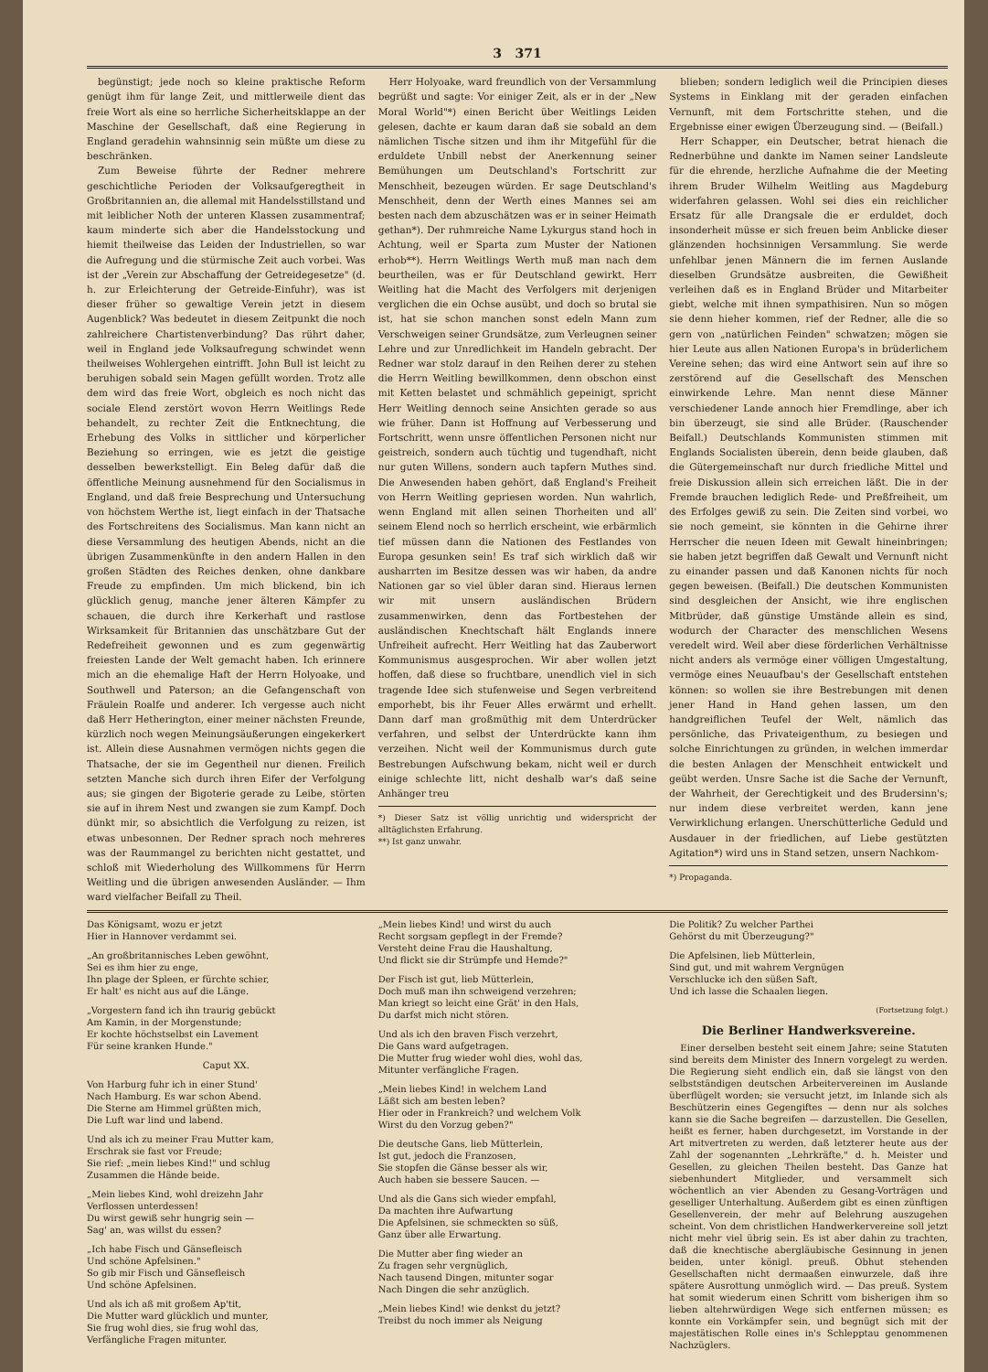3 371
begünstigt; jede noch so kleine praktische Reform genügt ihm für lange Zeit, und mittlerweile dient das freie Wort als eine so herrliche Sicherheitsklappe an der Maschine der Gesellschaft, daß eine Regierung in England geradehin wahnsinnig sein müßte um diese zu beschränken.
Zum Beweise führte der Redner mehrere geschichtliche Perioden der Volksaufgeregtheit in Großbritannien an, die allemal mit Handelsstillstand und mit leiblicher Noth der unteren Klassen zusammentraf; kaum minderte sich aber die Handelsstockung und hiemit theilweise das Leiden der Industriellen, so war die Aufregung und die stürmische Zeit auch vorbei. Was ist der „Verein zur Abschaffung der Getreidegesetze" (d. h. zur Erleichterung der Getreide-Einfuhr), was ist dieser früher so gewaltige Verein jetzt in diesem Augenblick? Was bedeutet in diesem Zeitpunkt die noch zahlreichere Chartistenverbindung? Das rührt daher, weil in England jede Volksaufregung schwindet wenn theilweises Wohlergehen eintrifft. John Bull ist leicht zu beruhigen sobald sein Magen gefüllt worden. Trotz alle dem wird das freie Wort, obgleich es noch nicht das sociale Elend zerstört wovon Herrn Weitlings Rede behandelt, zu rechter Zeit die Entknechtung, die Erhebung des Volks in sittlicher und körperlicher Beziehung so erringen, wie es jetzt die geistige desselben bewerkstelligt. Ein Beleg dafür daß die öffentliche Meinung ausnehmend für den Socialismus in England, und daß freie Besprechung und Untersuchung von höchstem Werthe ist, liegt einfach in der Thatsache des Fortschreitens des Socialismus. Man kann nicht an diese Versammlung des heutigen Abends, nicht an die übrigen Zusammenkünfte in den andern Hallen in den großen Städten des Reiches denken, ohne dankbare Freude zu empfinden. Um mich blickend, bin ich glücklich genug, manche jener älteren Kämpfer zu schauen, die durch ihre Kerkerhaft und rastlose Wirksamkeit für Britannien das unschätzbare Gut der Redefreiheit gewonnen und es zum gegenwärtig freiesten Lande der Welt gemacht haben. Ich erinnere mich an die ehemalige Haft der Herrn Holyoake, und Southwell und Paterson; an die Gefangenschaft von Fräulein Roalfe und anderer. Ich vergesse auch nicht daß Herr Hetherington, einer meiner nächsten Freunde, kürzlich noch wegen Meinungsäußerungen eingekerkert ist. Allein diese Ausnahmen vermögen nichts gegen die Thatsache, der sie im Gegentheil nur dienen. Freilich setzten Manche sich durch ihren Eifer der Verfolgung aus; sie gingen der Bigoterie gerade zu Leibe, störten sie auf in ihrem Nest und zwangen sie zum Kampf. Doch dünkt mir, so absichtlich die Verfolgung zu reizen, ist etwas unbesonnen. Der Redner sprach noch mehreres was der Raummangel zu berichten nicht gestattet, und schloß mit Wiederholung des Willkommens für Herrn Weitling und die übrigen anwesenden Ausländer. — Ihm ward vielfacher Beifall zu Theil.
Herr Holyoake, ward freundlich von der Versammlung begrüßt und sagte: Vor einiger Zeit, als er in der „New Moral World"*) einen Bericht über Weitlings Leiden gelesen, dachte er kaum daran daß sie sobald an dem nämlichen Tische sitzen und ihm ihr Mitgefühl für die erduldete Unbill nebst der Anerkennung seiner Bemühungen um Deutschland's Fortschritt zur Menschheit, bezeugen würden. Er sage Deutschland's Menschheit, denn der Werth eines Mannes sei am besten nach dem abzuschätzen was er in seiner Heimath gethan*). Der ruhmreiche Name Lykurgus stand hoch in Achtung, weil er Sparta zum Muster der Nationen erhob**). Herrn Weitlings Werth muß man nach dem beurtheilen, was er für Deutschland gewirkt. Herr Weitling hat die Macht des Verfolgers mit derjenigen verglichen die ein Ochse ausübt, und doch so brutal sie ist, hat sie schon manchen sonst edeln Mann zum Verschweigen seiner Grundsätze, zum Verleugnen seiner Lehre und zur Unredlichkeit im Handeln gebracht. Der Redner war stolz darauf in den Reihen derer zu stehen die Herrn Weitling bewillkommen, denn obschon einst mit Ketten belastet und schmählich gepeinigt, spricht Herr Weitling dennoch seine Ansichten gerade so aus wie früher. Dann ist Hoffnung auf Verbesserung und Fortschritt, wenn unsre öffentlichen Personen nicht nur geistreich, sondern auch tüchtig und tugendhaft, nicht nur guten Willens, sondern auch tapfern Muthes sind. Die Anwesenden haben gehört, daß England's Freiheit von Herrn Weitling gepriesen worden. Nun wahrlich, wenn England mit allen seinen Thorheiten und all' seinem Elend noch so herrlich erscheint, wie erbärmlich tief müssen dann die Nationen des Festlandes von Europa gesunken sein! Es traf sich wirklich daß wir ausharrten im Besitze dessen was wir haben, da andre Nationen gar so viel übler daran sind. Hieraus lernen wir mit unsern ausländischen Brüdern zusammenwirken, denn das Fortbestehen der ausländischen Knechtschaft hält Englands innere Unfreiheit aufrecht. Herr Weitling hat das Zauberwort Kommunismus ausgesprochen. Wir aber wollen jetzt hoffen, daß diese so fruchtbare, unendlich viel in sich tragende Idee sich stufenweise und Segen verbreitend emporhebt, bis ihr Feuer Alles erwärmt und erhellt. Dann darf man großmüthig mit dem Unterdrücker verfahren, und selbst der Unterdrückte kann ihm verzeihen. Nicht weil der Kommunismus durch gute Bestrebungen Aufschwung bekam, nicht weil er durch einige schlechte litt, nicht deshalb war's daß seine Anhänger treu
*) Dieser Satz ist völlig unrichtig und widerspricht der alltäglichsten Erfahrung.
**) Ist ganz unwahr.
blieben; sondern lediglich weil die Principien dieses Systems in Einklang mit der geraden einfachen Vernunft, mit dem Fortschritte stehen, und die Ergebnisse einer ewigen Überzeugung sind. — (Beifall.)
Herr Schapper, ein Deutscher, betrat hienach die Rednerbühne und dankte im Namen seiner Landsleute für die ehrende, herzliche Aufnahme die der Meeting ihrem Bruder Wilhelm Weitling aus Magdeburg widerfahren gelassen. Wohl sei dies ein reichlicher Ersatz für alle Drangsale die er erduldet, doch insonderheit müsse er sich freuen beim Anblicke dieser glänzenden hochsinnigen Versammlung. Sie werde unfehlbar jenen Männern die im fernen Auslande dieselben Grundsätze ausbreiten, die Gewißheit verleihen daß es in England Brüder und Mitarbeiter giebt, welche mit ihnen sympathisiren. Nun so mögen sie denn hieher kommen, rief der Redner, alle die so gern von „natürlichen Feinden" schwatzen; mögen sie hier Leute aus allen Nationen Europa's in brüderlichem Vereine sehen; das wird eine Antwort sein auf ihre so zerstörend auf die Gesellschaft des Menschen einwirkende Lehre. Man nennt diese Männer verschiedener Lande annoch hier Fremdlinge, aber ich bin überzeugt, sie sind alle Brüder. (Rauschender Beifall.) Deutschlands Kommunisten stimmen mit Englands Socialisten überein, denn beide glauben, daß die Gütergemeinschaft nur durch friedliche Mittel und freie Diskussion allein sich erreichen läßt. Die in der Fremde brauchen lediglich Rede- und Preßfreiheit, um des Erfolges gewiß zu sein. Die Zeiten sind vorbei, wo sie noch gemeint, sie könnten in die Gehirne ihrer Herrscher die neuen Ideen mit Gewalt hineinbringen; sie haben jetzt begriffen daß Gewalt und Vernunft nicht zu einander passen und daß Kanonen nichts für noch gegen beweisen. (Beifall.) Die deutschen Kommunisten sind desgleichen der Ansicht, wie ihre englischen Mitbrüder, daß günstige Umstände allein es sind, wodurch der Character des menschlichen Wesens veredelt wird. Weil aber diese förderlichen Verhältnisse nicht anders als vermöge einer völligen Umgestaltung, vermöge eines Neuaufbau's der Gesellschaft entstehen können: so wollen sie ihre Bestrebungen mit denen jener Hand in Hand gehen lassen, um den handgreiflichen Teufel der Welt, nämlich das persönliche, das Privateigenthum, zu besiegen und solche Einrichtungen zu gründen, in welchen immerdar die besten Anlagen der Menschheit entwickelt und geübt werden. Unsre Sache ist die Sache der Vernunft, der Wahrheit, der Gerechtigkeit und des Brudersinn's; nur indem diese verbreitet werden, kann jene Verwirklichung erlangen. Unerschütterliche Geduld und Ausdauer in der friedlichen, auf Liebe gestützten Agitation*) wird uns in Stand setzen, unsern Nachkom-
*) Propaganda.
Das Königsamt, wozu er jetzt
Hier in Hannover verdammt sei.
„An großbritannisches Leben gewöhnt,
Sei es ihm hier zu enge,
Ihn plage der Spleen, er fürchte schier,
Er halt' es nicht aus auf die Länge.
„Vorgestern fand ich ihn traurig gebückt
Am Kamin, in der Morgenstunde;
Er kochte höchstselbst ein Lavement
Für seine kranken Hunde."
Caput XX.
Von Harburg fuhr ich in einer Stund'
Nach Hamburg. Es war schon Abend.
Die Sterne am Himmel grüßten mich,
Die Luft war lind und labend.
Und als ich zu meiner Frau Mutter kam,
Erschrak sie fast vor Freude;
Sie rief: „mein liebes Kind!" und schlug
Zusammen die Hände beide.
„Mein liebes Kind, wohl dreizehn Jahr
Verflossen unterdessen!
Du wirst gewiß sehr hungrig sein —
Sag' an, was willst du essen?
„Ich habe Fisch und Gänsefleisch
Und schöne Apfelsinen."
So gib mir Fisch und Gänsefleisch
Und schöne Apfelsinen.
Und als ich aß mit großem Ap'tit,
Die Mutter ward glücklich und munter,
Sie frug wohl dies, sie frug wohl das,
Verfängliche Fragen mitunter.
„Mein liebes Kind! und wirst du auch
Recht sorgsam gepflegt in der Fremde?
Versteht deine Frau die Haushaltung,
Und flickt sie dir Strümpfe und Hemde?"
Der Fisch ist gut, lieb Mütterlein,
Doch muß man ihn schweigend verzehren;
Man kriegt so leicht eine Grät' in den Hals,
Du darfst mich nicht stören.
Und als ich den braven Fisch verzehrt,
Die Gans ward aufgetragen.
Die Mutter frug wieder wohl dies, wohl das,
Mitunter verfängliche Fragen.
„Mein liebes Kind! in welchem Land
Läßt sich am besten leben?
Hier oder in Frankreich? und welchem Volk
Wirst du den Vorzug geben?"
Die deutsche Gans, lieb Mütterlein,
Ist gut, jedoch die Franzosen,
Sie stopfen die Gänse besser als wir,
Auch haben sie bessere Saucen. —
Und als die Gans sich wieder empfahl,
Da machten ihre Aufwartung
Die Apfelsinen, sie schmeckten so süß,
Ganz über alle Erwartung.
Die Mutter aber fing wieder an
Zu fragen sehr vergnüglich,
Nach tausend Dingen, mitunter sogar
Nach Dingen die sehr anzüglich.
„Mein liebes Kind! wie denkst du jetzt?
Treibst du noch immer als Neigung
Die Politik? Zu welcher Parthei
Gehörst du mit Überzeugung?"
Die Apfelsinen, lieb Mütterlein,
Sind gut, und mit wahrem Vergnügen
Verschlucke ich den süßen Saft,
Und ich lasse die Schaalen liegen.
(Fortsetzung folgt.)
Die Berliner Handwerksvereine.
Einer derselben besteht seit einem Jahre; seine Statuten sind bereits dem Minister des Innern vorgelegt zu werden. Die Regierung sieht endlich ein, daß sie längst von den selbstständigen deutschen Arbeitervereinen im Auslande überflügelt worden; sie versucht jetzt, im Inlande sich als Beschützerin eines Gegengiftes — denn nur als solches kann sie die Sache begreifen — darzustellen. Die Gesellen, heißt es ferner, haben durchgesetzt, im Vorstande in der Art mitvertreten zu werden, daß letzterer heute aus der Zahl der sogenannten „Lehrkräfte," d. h. Meister und Gesellen, zu gleichen Theilen besteht. Das Ganze hat siebenhundert Mitglieder, und versammelt sich wöchentlich an vier Abenden zu Gesang-Vorträgen und geselliger Unterhaltung. Außerdem gibt es einen zünftigen Gesellenverein, der mehr auf Belehrung auszugehen scheint. Von dem christlichen Handwerkervereine soll jetzt nicht mehr viel übrig sein. Es ist aber dahin zu trachten, daß die knechtische abergläubische Gesinnung in jenen beiden, unter königl. preuß. Obhut stehenden Gesellschaften nicht dermaaßen einwurzele, daß ihre spätere Ausrottung unmöglich wird. — Das preuß. System hat somit wiederum einen Schritt vom bisherigen ihm so lieben altehrwürdigen Wege sich entfernen müssen; es konnte ein Vorkämpfer sein, und begnügt sich mit der majestätischen Rolle eines in's Schlepptau genommenen Nachzüglers.